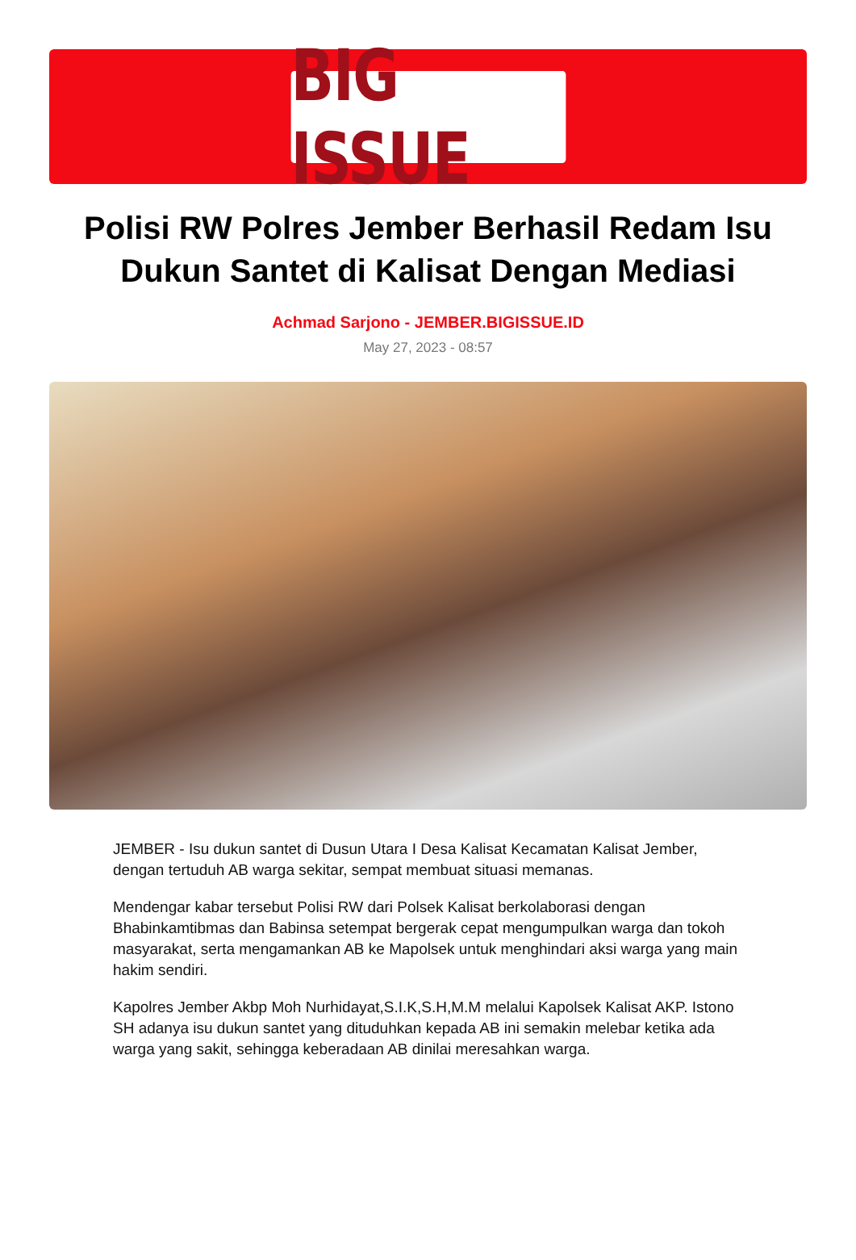BIG ISSUE
Polisi RW Polres Jember Berhasil Redam Isu Dukun Santet di Kalisat Dengan Mediasi
Achmad Sarjono - JEMBER.BIGISSUE.ID
May 27, 2023 - 08:57
JEMBER - Isu dukun santet di Dusun Utara I Desa Kalisat Kecamatan Kalisat Jember, dengan tertuduh AB warga sekitar, sempat membuat situasi memanas.
Mendengar kabar tersebut Polisi RW dari Polsek Kalisat berkolaborasi dengan Bhabinkamtibmas dan Babinsa setempat bergerak cepat mengumpulkan warga dan tokoh masyarakat, serta mengamankan AB ke Mapolsek untuk menghindari aksi warga yang main hakim sendiri.
Kapolres Jember Akbp Moh Nurhidayat,S.I.K,S.H,M.M melalui Kapolsek Kalisat AKP. Istono SH adanya isu dukun santet yang dituduhkan kepada AB ini semakin melebar ketika ada warga yang sakit, sehingga keberadaan AB dinilai meresahkan warga.